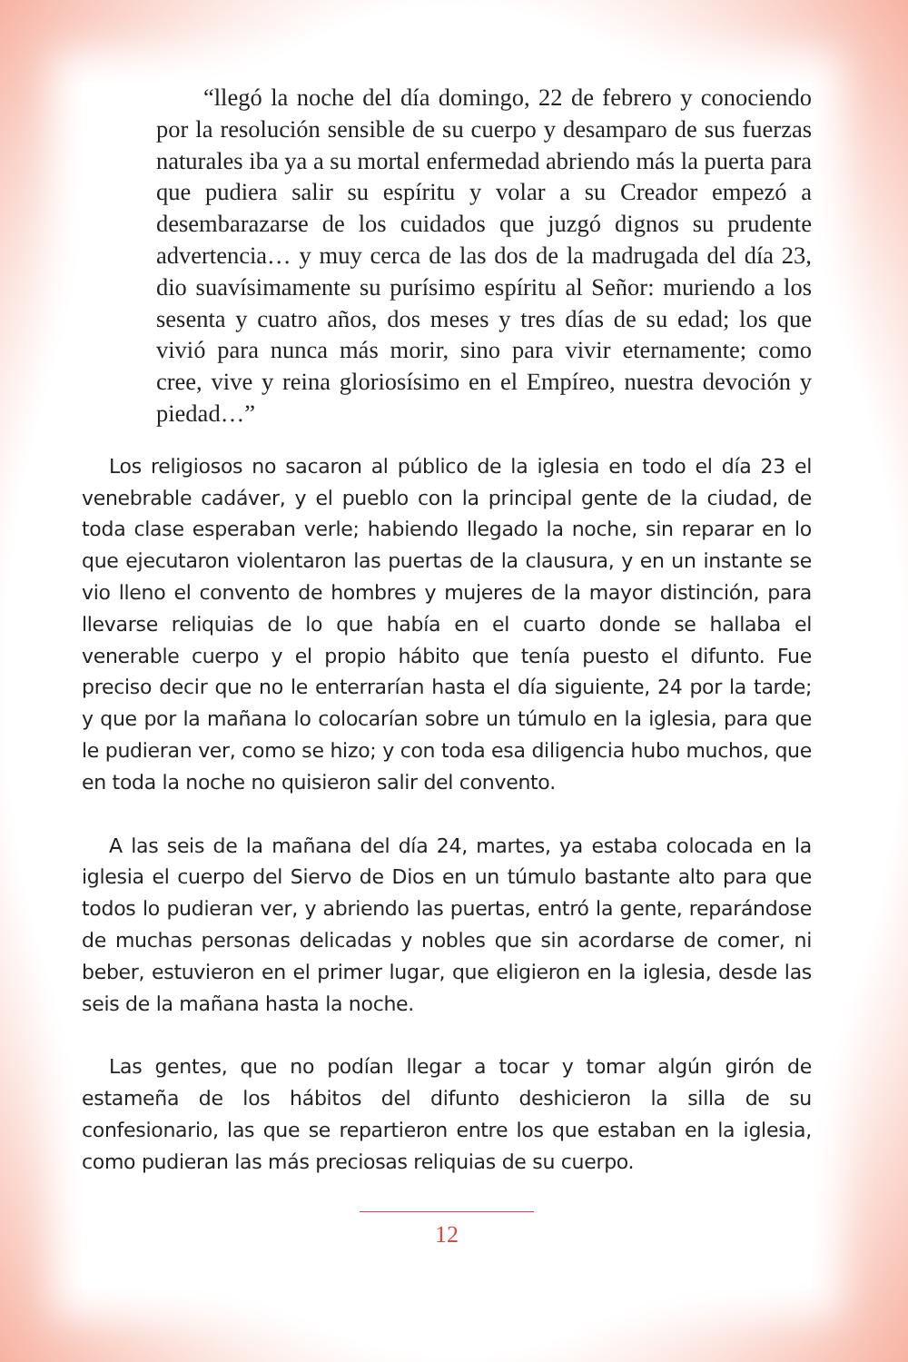“llegó la noche del día domingo, 22 de febrero y conociendo por la resolución sensible de su cuerpo y desamparo de sus fuerzas naturales iba ya a su mortal enfermedad abriendo más la puerta para que pudiera salir su espíritu y volar a su Creador empezó a desembarazarse de los cuidados que juzgó dignos su prudente advertencia… y muy cerca de las dos de la madrugada del día 23, dio suavísimamente su purísimo espíritu al Señor: muriendo a los sesenta y cuatro años, dos meses y tres días de su edad; los que vivió para nunca más morir, sino para vivir eternamente; como cree, vive y reina gloriosísimo en el Empíreo, nuestra devoción y piedad…”
Los religiosos no sacaron al público de la iglesia en todo el día 23 el venebrable cadáver, y el pueblo con la principal gente de la ciudad, de toda clase esperaban verle; habiendo llegado la noche, sin reparar en lo que ejecutaron violentaron las puertas de la clausura, y en un instante se vio lleno el convento de hombres y mujeres de la mayor distinción, para llevarse reliquias de lo que había en el cuarto donde se hallaba el venerable cuerpo y el propio hábito que tenía puesto el difunto. Fue preciso decir que no le enterrarían hasta el día siguiente, 24 por la tarde; y que por la mañana lo colocarían sobre un túmulo en la iglesia, para que le pudieran ver, como se hizo; y con toda esa diligencia hubo muchos, que en toda la noche no quisieron salir del convento.
A las seis de la mañana del día 24, martes, ya estaba colocada en la iglesia el cuerpo del Siervo de Dios en un túmulo bastante alto para que todos lo pudieran ver, y abriendo las puertas, entró la gente, reparándose de muchas personas delicadas y nobles que sin acordarse de comer, ni beber, estuvieron en el primer lugar, que eligieron en la iglesia, desde las seis de la mañana hasta la noche.
Las gentes, que no podían llegar a tocar y tomar algún girón de estameña de los hábitos del difunto deshicieron la silla de su confesionario, las que se repartieron entre los que estaban en la iglesia, como pudieran las más preciosas reliquias de su cuerpo.
12